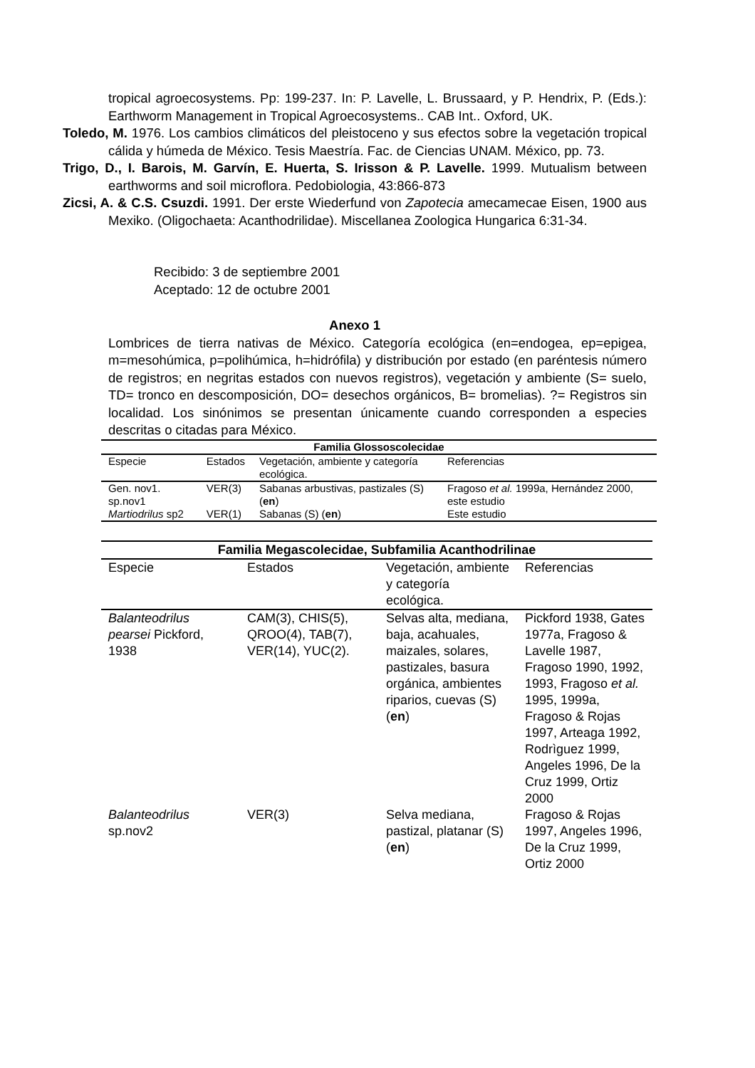tropical agroecosystems. Pp: 199-237. In: P. Lavelle, L. Brussaard, y P. Hendrix, P. (Eds.): Earthworm Management in Tropical Agroecosystems.. CAB Int.. Oxford, UK.
Toledo, M. 1976. Los cambios climáticos del pleistoceno y sus efectos sobre la vegetación tropical cálida y húmeda de México. Tesis Maestría. Fac. de Ciencias UNAM. México, pp. 73.
Trigo, D., I. Barois, M. Garvín, E. Huerta, S. Irisson & P. Lavelle. 1999. Mutualism between earthworms and soil microflora. Pedobiologia, 43:866-873
Zicsi, A. & C.S. Csuzdi. 1991. Der erste Wiederfund von Zapotecia amecamecae Eisen, 1900 aus Mexiko. (Oligochaeta: Acanthodrilidae). Miscellanea Zoologica Hungarica 6:31-34.
Recibido: 3 de septiembre 2001
Aceptado: 12 de octubre 2001
Anexo 1
Lombrices de tierra nativas de México. Categoría ecológica (en=endogea, ep=epigea, m=mesohúmica, p=polihúmica, h=hidrófila) y distribución por estado (en paréntesis número de registros; en negritas estados con nuevos registros), vegetación y ambiente (S= suelo, TD= tronco en descomposición, DO= desechos orgánicos, B= bromelias). ?= Registros sin localidad. Los sinónimos se presentan únicamente cuando corresponden a especies descritas o citadas para México.
| Familia Glossoscolecidae | | | |
| --- | --- | --- | --- |
| Especie | Estados | Vegetación, ambiente y categoría ecológica. | Referencias |
| Gen. nov1. sp.nov1 | VER(3) | Sabanas arbustivas, pastizales (S) ( en ) | Fragoso et al. 1999a, Hernández 2000, este estudio |
| Martiodrilus sp2 | VER(1) | Sabanas (S) ( en ) | Este estudio |
| Familia Megascolecidae, Subfamilia Acanthodrilinae | | | |
| --- | --- | --- | --- |
| Especie | Estados | Vegetación, ambiente y categoría ecológica. | Referencias |
| Balanteodrilus pearsei Pickford, 1938 | CAM(3), CHIS(5), QROO(4), TAB(7), VER(14), YUC(2). | Selvas alta, mediana, baja, acahuales, maizales, solares, pastizales, basura orgánica, ambientes riparios, cuevas (S) ( en ) | Pickford 1938, Gates 1977a, Fragoso & Lavelle 1987, Fragoso 1990, 1992, 1993, Fragoso et al. 1995, 1999a, Fragoso & Rojas 1997, Arteaga 1992, Rodrìguez 1999, Angeles 1996, De la Cruz 1999, Ortiz 2000 |
| Balanteodrilus sp.nov2 | VER(3) | Selva mediana, pastizal, platanar (S) ( en ) | Fragoso & Rojas 1997, Angeles 1996, De la Cruz 1999, Ortiz 2000 |